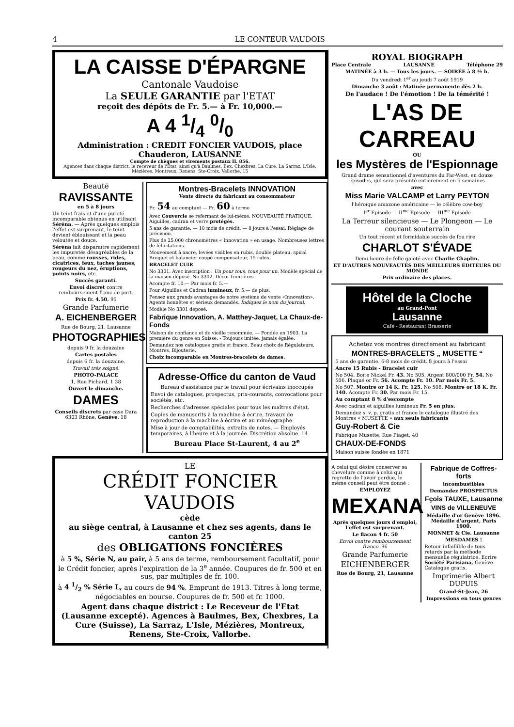4 LE CONTEUR VAUDOIS
LA CAISSE D'ÉPARGNE
Cantonale Vaudoise
La SEULE GARANTIE par l'ETAT
reçoit des dépôts de Fr. 5.— à Fr. 10,000.—
A 4 1/4 0/0
Administration : CREDIT FONCIER VAUDOIS, place Chauderon, LAUSANNE
Compte de chèques et virements postaux II. 856.
Agences dans chaque district, le receveur de l'Etat, ainsi qu'à Baulmes, Bex, Chexbres, La Cure, La Sarraz, L'Isle, Mézières, Montreux, Renens, Ste-Croix, Vallorbe. 15
Beauté
RAVISSANTE
en 5 à 8 jours
Un teint frais et d'une pureté incomparable obtenus en utilisant Séréna. — Après quelques emplois l'effet est surprenant, le teint devient éblouissant et la peau veloutée et douce.
Séréna fait disparaître rapidement les impuretés désagréables de la peau, comme rousses, rides, cicatrices, feux, taches jaunes, rougeurs du nez, éruptions, points noirs, etc.
Succès garanti.
Envoi discret contre remboursement franc de port.
Prix fr. 4.50. 95
Grande Parfumerie
A. EICHENBERGER
Rue de Bourg, 21, Lausanne
PHOTOGRAPHIES
depuis 9 fr. la douzaine
Cartes postales
depuis 6 fr. la douzaine.
Travail très soigné.
PHOTO-PALACE
1, Rue Pichard, 1 38
Ouvert le dimanche.
DAMES
Conseils discrets par case Dara 6303 Rhône, Genève. 18
Montres-Bracelets INNOVATION
Vente directe du fabricant au consommateur
Fr. 54 au comptant — Fr. 60 à terme
Avec Couvercle se refermant de lui-même. NOUVEAUTÉ PRATIQUE. Aiguilles, cadran et verre protégés.
5 ans de garantie. — 10 mois de crédit. — 8 jours à l'essai. Réglage de précision.
Plus de 25,000 chronomètres « Innovation » en usage. Nombreuses lettres de félicitations.
Mouvement à ancre, levées visibles en rubis, double plateau, spiral Breguet et balancier coupé compensateur, 15 rubis.
BRACELET CUIR
No 3301. Avec inscription : Un pour tous, tous pour un. Modèle spécial de la maison déposé. No 3302. Décor frontières
Acompte fr. 10.— Par mois fr. 5.—
Pour Aiguilles et Cadran lumineux, fr. 5.— de plus.
Pensez aux grands avantages de notre système de vente «Innovation». Agents honnêtes et sérieux demandés. Indiquez le nom du journal.
Modèle No 3301 déposé.
Fabrique Innovation, A. Matthey-Jaquet, La Chaux-de-Fonds
Maison de confiance et de vieille renommée. — Fondée en 1903. La première du genre en Suisse. - Toujours imitée, jamais égalée.
Demandez nos catalogues gratis et franco. Beau choix de Régulateurs, Montres, Bijouterie.
Choix incomparable en Montres-bracelets de dames.
Adresse-Office du canton de Vaud
Bureau d'assistance par le travail pour écrivains inoccupés
Envoi de catalogues, prospectus, prix-courants, convocations pour sociétés, etc.
Recherches d'adresses spéciales pour tous les maîtres d'état.
Copies de manuscrits à la machine à écrire, travaux de reproduction à la machine à écrire et au miméographe.
Mise à jour de comptabilités, extraits de notes. — Employés temporaires, à l'heure et à la journée. Discrétion absolue. 14
Bureau Place St-Laurent, 4 au 2<sup>e</sup>
LE
CRÉDIT FONCIER VAUDOIS
cède
au siège central, à Lausanne et chez ses agents, dans le canton 25
des OBLIGATIONS FONCIÈRES
à 5 %, Série N, au pair, à 5 ans de terme, remboursement facultatif, pour le Crédit foncier, après l'expiration de la 3<sup>e</sup> année. Coupures de fr. 500 et en sus, par multiples de fr. 100.
à 4 1/2 % Série L, au cours de 94 %. Emprunt de 1913. Titres à long terme, négociables en bourse. Coupures de fr. 500 et fr. 1000.
Agent dans chaque district : Le Receveur de l'Etat (Lausanne excepté). Agences à Baulmes, Bex, Chexbres, La Cure (Suisse), La Sarraz, L'Isle, Mézières, Montreux, Renens, Ste-Croix, Vallorbe.
ROYAL BIOGRAPH
Place Centrale LAUSANNE Téléphone 29
MATINÉE à 3 h. — Tous les jours. — SOIRÉE à 8 ½ h.
Du vendredi 1<sup>er</sup> au jeudi 7 août 1919
Dimanche 3 août : Matinée permanente dès 2 h.
De l'audace ! De l'émotion ! De la témérité !
L'AS DE CARREAU
OU
les Mystères de l'Espionnage
Grand drame sensationnel d'aventures du Far-West, en douze épisodes, qui sera présenté entièrement en 5 semaines
avec
Miss Marie VALCAMP et Larry PEYTON
l'héroïque amazone américaine — le célèbre cow-boy
I<sup>er</sup> Episode — II<sup>me</sup> Episode — III<sup>me</sup> Episode
La Terreur silencieuse — Le Plongeon — Le courant souterrain
Un tout récent et formidable succès de fou rire
CHARLOT S'ÉVADE
Demi-heure de folle gaieté avec Charlie Chaplin.
ET D'AUTRES NOUVEAUTÉS DES MEILLEURS ÉDITEURS DU MONDE
Prix ordinaire des places.
Hôtel de la Cloche
au Grand-Pont
Lausanne
Café - Restaurant Brasserie
Achetez vos montres directement au fabricant
MONTRES-BRACELETS „ MUSETTE “
5 ans de garantie. 6-8 mois de crédit. 8 jours à l'essai
Ancre 15 Rubis - Bracelet cuir
No 504. Boîte Nickel Fr. 43. No 505. Argent 800/000 Fr. 54. No 506. Plaqué or Fr. 56. Acompte Fr. 10. Par mois Fr. 5.
No 507. Montre or 14 K. Fr. 125. No 508. Montre or 18 K. Fr. 140. Acompte Fr. 30. Par mois Fr. 15.
Au comptant 8 % d'escompte
Avec cadran et aiguilles lumineux Fr. 5 en plus.
Demandez s. v. p. gratis et franco le catalogue illustré des Montres « MUSETTE » aux seuls fabricants
Guy-Robert & Cie
Fabrique Musette, Rue Piaget, 40
CHAUX-DE-FONDS
Maison suisse fondée en 1871
A celui qui désire conserver sa chevelure comme à celui qui regrette de l'avoir perdue, le même conseil peut être donné :
EMPLOYEZ
MEXANA
Après quelques jours d'emploi, l'effet est surprenant.
Le flacon 4 fr. 50
Envoi contre remboursement franco. 96
Grande Parfumerie
EICHENBERGER
Rue de Bourg, 21, Lausanne
Fabrique de Coffres-forts
incombustibles
Demandez PROSPECTUS
Fçois TAUXE, Lausanne
VINS de VILLENEUVE
Médaille d'or Genève 1896. Médaille d'argent, Paris 1900.
MONNET & Cie. Lausanne
MESDAMES !
Retour infaillible de tous retards par la méthode mensuelle régulatrice. Ecrire Société Parisiana, Genève. Catalogue gratis.
Imprimerie Albert DUPUIS
Grand-St-Jean, 26
Impressions en tous genres